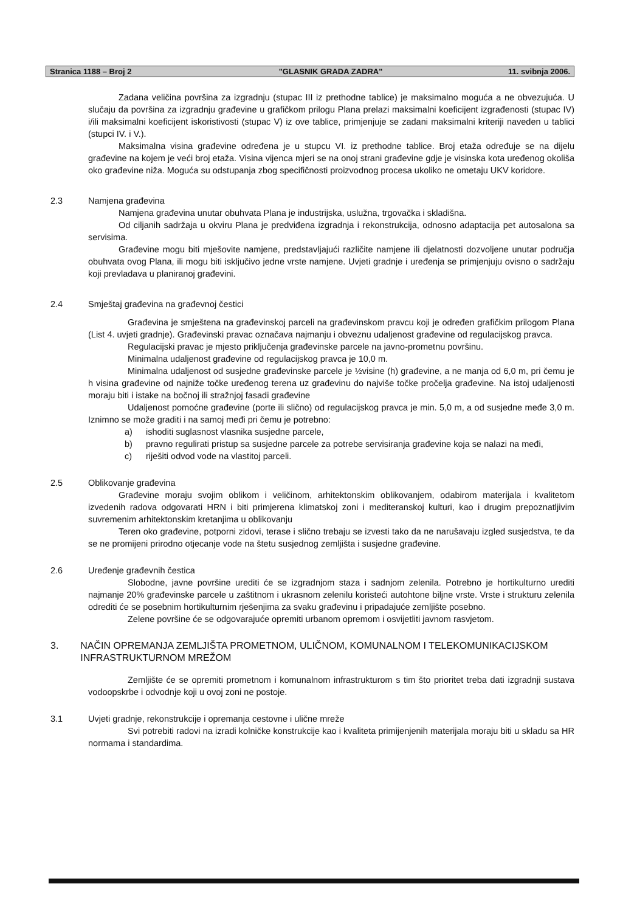Stranica 1188 – Broj 2
"GLASNIK GRADA ZADRA" 11. svibnja 2006.
Zadana veličina površina za izgradnju (stupac III iz prethodne tablice) je maksimalno moguća a ne obvezujuća. U slučaju da površina za izgradnju građevine u grafičkom prilogu Plana prelazi maksimalni koeficijent izgrađenosti (stupac IV) i/ili maksimalni koeficijent iskoristivosti (stupac V) iz ove tablice, primjenjuje se zadani maksimalni kriteriji naveden u tablici (stupci IV. i V.).
Maksimalna visina građevine određena je u stupcu VI. iz prethodne tablice. Broj etaža određuje se na dijelu građevine na kojem je veći broj etaža. Visina vijenca mjeri se na onoj strani građevine gdje je visinska kota uređenog okoliša oko građevine niža. Moguća su odstupanja zbog specifičnosti proizvodnog procesa ukoliko ne ometaju UKV koridore.
2.3 Namjena građevina
Namjena građevina unutar obuhvata Plana je industrijska, uslužna, trgovačka i skladišna.
Od ciljanih sadržaja u okviru Plana je predviđena izgradnja i rekonstrukcija, odnosno adaptacija pet autosalona sa servisima.
Građevine mogu biti mješovite namjene, predstavljajući različite namjene ili djelatnosti dozvoljene unutar područja obuhvata ovog Plana, ili mogu biti isključivo jedne vrste namjene. Uvjeti gradnje i uređenja se primjenjuju ovisno o sadržaju koji prevladava u planiranoj građevini.
2.4 Smještaj građevina na građevnoj čestici
Građevina je smještena na građevinskoj parceli na građevinskom pravcu koji je određen grafičkim prilogom Plana (List 4. uvjeti gradnje). Građevinski pravac označava najmanju i obveznu udaljenost građevine od regulacijskog pravca.
Regulacijski pravac je mjesto priključenja građevinske parcele na javno-prometnu površinu.
Minimalna udaljenost građevine od regulacijskog pravca je 10,0 m.
Minimalna udaljenost od susjedne građevinske parcele je ½visine (h) građevine, a ne manja od 6,0 m, pri čemu je h visina građevine od najniže točke uređenog terena uz građevinu do najviše točke pročelja građevine. Na istoj udaljenosti moraju biti i istake na bočnoj ili stražnjoj fasadi građevine
Udaljenost pomoćne građevine (porte ili slično) od regulacijskog pravca je min. 5,0 m, a od susjedne međe 3,0 m. Iznimno se može graditi i na samoj međi pri čemu je potrebno:
a) ishoditi suglasnost vlasnika susjedne parcele,
b) pravno regulirati pristup sa susjedne parcele za potrebe servisiranja građevine koja se nalazi na međi,
c) riješiti odvod vode na vlastitoj parceli.
2.5 Oblikovanje građevina
Građevine moraju svojim oblikom i veličinom, arhitektonskim oblikovanjem, odabirom materijala i kvalitetom izvedenih radova odgovarati HRN i biti primjerena klimatskoj zoni i mediteranskoj kulturi, kao i drugim prepoznatljivim suvremenim arhitektonskim kretanjima u oblikovanju
Teren oko građevine, potporni zidovi, terase i slično trebaju se izvesti tako da ne narušavaju izgled susjedstva, te da se ne promijeni prirodno otjecanje vode na štetu susjednog zemljišta i susjedne građevine.
2.6 Uređenje građevnih čestica
Slobodne, javne površine urediti će se izgradnjom staza i sadnjom zelenila. Potrebno je hortikulturno urediti najmanje 20% građevinske parcele u zaštitnom i ukrasnom zelenilu koristeći autohtone biljne vrste. Vrste i strukturu zelenila odrediti će se posebnim hortikulturnim rješenjima za svaku građevinu i pripadajuće zemljište posebno.
Zelene površine će se odgovarajuće opremiti urbanom opremom i osvijetliti javnom rasvjetom.
3. NAČIN OPREMANJA ZEMLJIŠTA PROMETNOM, ULIČNOM, KOMUNALNOM I TELEKOMUNIKACIJSKOM INFRASTRUKTURNOM MREŽOM
Zemljište će se opremiti prometnom i komunalnom infrastrukturom s tim što prioritet treba dati izgradnji sustava vodoopskrbe i odvodnje koji u ovoj zoni ne postoje.
3.1 Uvjeti gradnje, rekonstrukcije i opremanja cestovne i ulične mreže
Svi potrebiti radovi na izradi kolničke konstrukcije kao i kvaliteta primijenjenih materijala moraju biti u skladu sa HR normama i standardima.